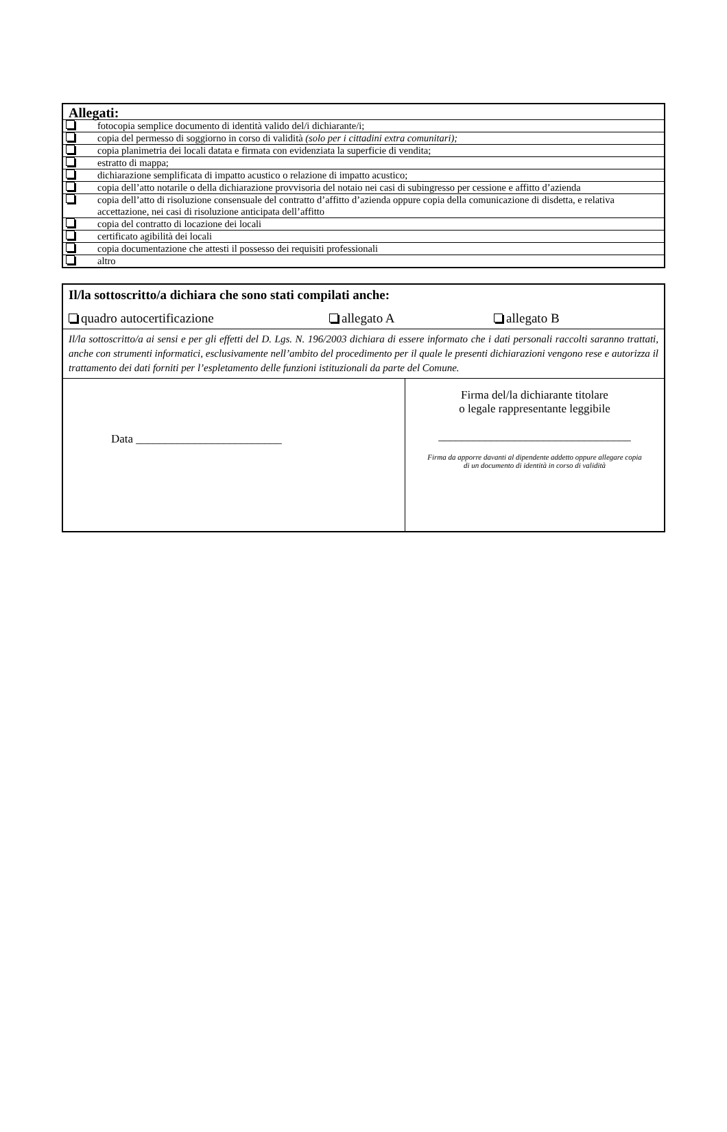| Allegati: | |
| --- | --- |
| | fotocopia semplice documento di identità valido del/i dichiarante/i; |
| | copia del permesso di soggiorno in corso di validità (solo per i cittadini extra comunitari); |
| | copia planimetria dei locali datata e firmata con evidenziata la superficie di vendita; |
| | estratto di mappa; |
| | dichiarazione semplificata di impatto acustico o relazione di impatto acustico; |
| | copia dell’atto notarile o della dichiarazione provvisoria del notaio nei casi di subingresso per cessione e affitto d’azienda |
| | copia dell’atto di risoluzione consensuale del contratto d’affitto d’azienda oppure copia della comunicazione di disdetta, e relativa accettazione, nei casi di risoluzione anticipata dell’affitto |
| | copia del contratto di locazione dei locali |
| | certificato agibilità dei locali |
| | copia documentazione che attesti il possesso dei requisiti professionali |
| | altro |
| Il/la sottoscritto/a dichiara che sono stati compilati anche: quadro autocertificazione allegato A allegato B | |
| Il/la sottoscritto/a ai sensi e per gli effetti del D. Lgs. N. 196/2003 dichiara di essere informato che i dati personali raccolti saranno trattati, anche con strumenti informatici, esclusivamente nell’ambito del procedimento per il quale le presenti dichiarazioni vengono rese e autorizza il trattamento dei dati forniti per l’espletamento delle funzioni istituzionali da parte del Comune. | |
| Data _________________________ | Firma del/la dichiarante titolare o legale rappresentante leggibile _________________________________ Firma da apporre davanti al dipendente addetto oppure allegare copia di un documento di identità in corso di validità |